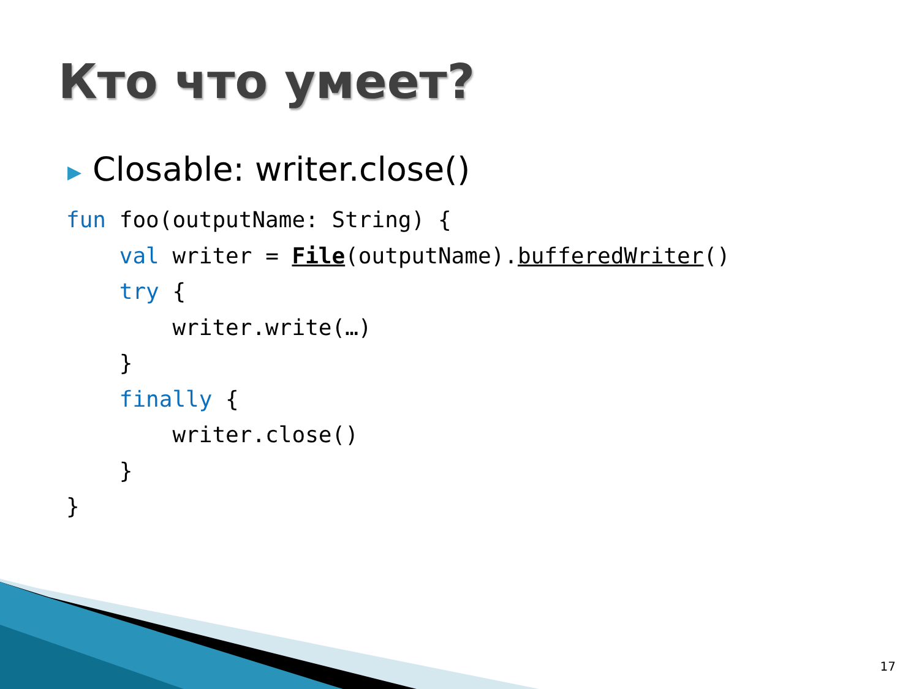Кто что умеет?
▶ Closable: writer.close()
fun foo(outputName: String) {
    val writer = File(outputName).bufferedWriter()
    try {
        writer.write(…)
    }
    finally {
        writer.close()
    }
}
17